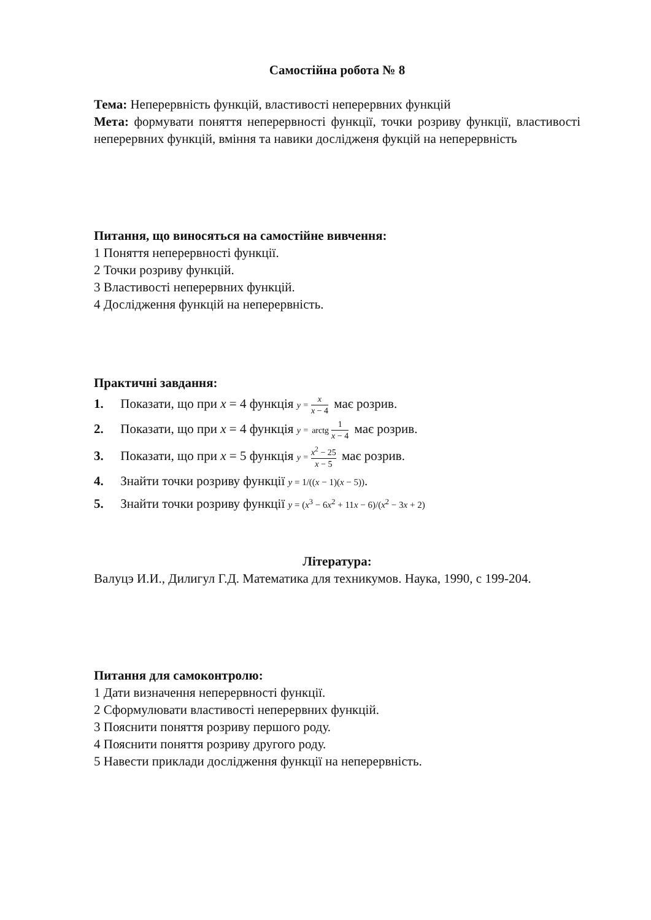Самостійна робота № 8
Тема: Неперервність функцій, властивості неперервних функцій
Мета: формувати поняття неперервності функції, точки розриву функції, властивості неперервних функцій, вміння та навики досліджeня фукцій на неперервність
Питання, що виносяться на самостійне вивчення:
1 Поняття неперервності функції.
2 Точки розриву функцій.
3 Властивості неперервних функцій.
4 Дослідження функцій на неперервність.
Практичні завдання:
1. Показати, що при x = 4 функція y = x x − 4 має розрив.
2. Показати, що при x = 4 функція y = arctg 1 x − 4 має розрив.
3. Показати, що при x = 5 функція y = x<sup>2</sup> − 25 x − 5 має розрив.
4. Знайти точки розриву функції y = 1/((x − 1)(x − 5)).
5. Знайти точки розриву функції y = (x<sup>3</sup> − 6x<sup>2</sup> + 11x − 6)/(x<sup>2</sup> − 3x + 2)
Література:
Валуцэ И.И., Дилигул Г.Д. Математика для техникумов. Наука, 1990, с 199-204.
Питання для самоконтролю:
1 Дати визначення неперервності функції.
2 Сформулювати властивості неперервних функцій.
3 Пояснити поняття розриву першого роду.
4 Пояснити поняття розриву другого роду.
5 Навести приклади дослідження функції на неперервність.